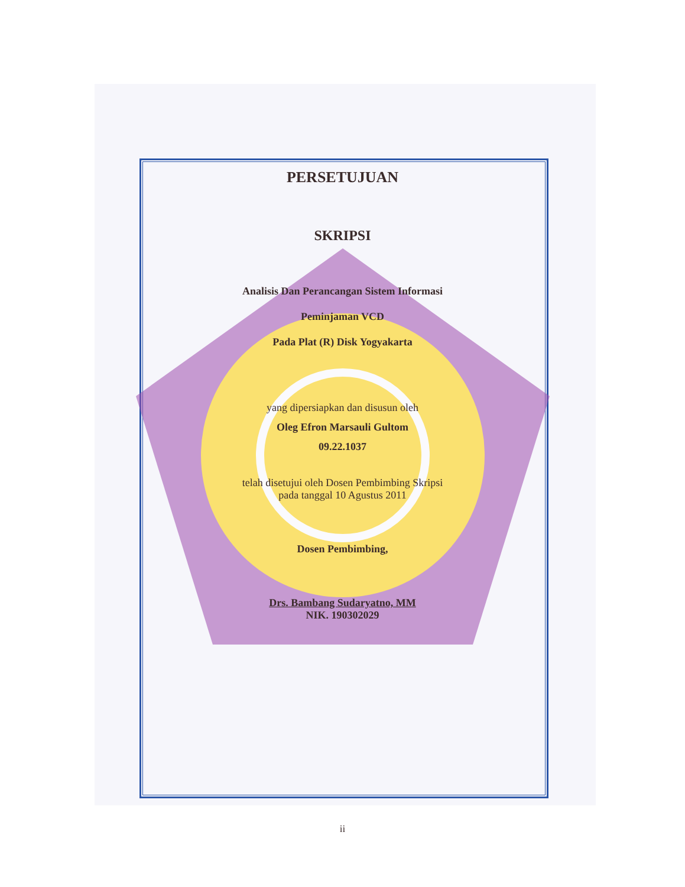PERSETUJUAN
SKRIPSI
Analisis Dan Perancangan Sistem Informasi
Peminjaman VCD
Pada Plat (R) Disk Yogyakarta
yang dipersiapkan dan disusun oleh
Oleg Efron Marsauli Gultom
09.22.1037
telah disetujui oleh Dosen Pembimbing Skripsi
pada tanggal 10 Agustus 2011
Dosen Pembimbing,
Drs. Bambang Sudaryatno, MM
NIK. 190302029
ii